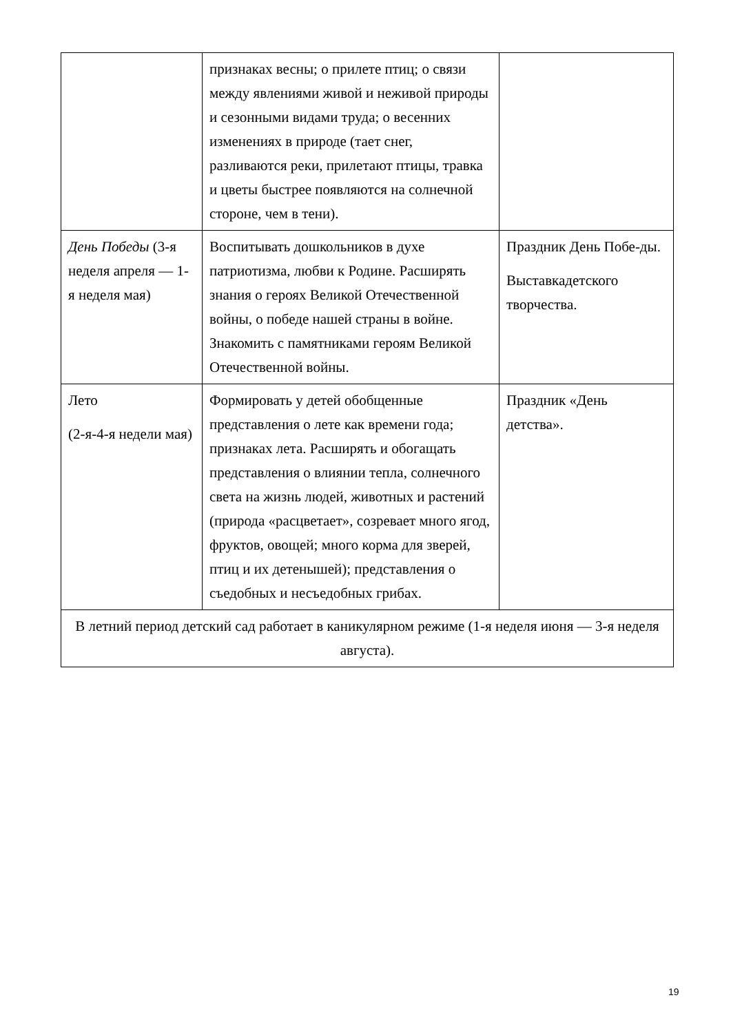| | признаках весны; о прилете птиц; о связи между явлениями живой и неживой природы и сезонными видами труда; о весенних изменениях в природе (тает снег, разливаются реки, прилетают птицы, травка и цветы быстрее появляются на солнечной стороне, чем в тени). | |
| День Победы (3-я неделя апреля — 1-я неделя мая) | Воспитывать дошкольников в духе патриотизма, любви к Родине. Расширять знания о героях Великой Отечественной войны, о победе нашей страны в войне. Знакомить с памятниками героям Великой Отечественной войны. | Праздник День Побе-ды. Выставкадетского творчества. |
| Лето (2-я-4-я недели мая) | Формировать у детей обобщенные представления о лете как времени года; признаках лета. Расширять и обогащать представления о влиянии тепла, солнечного света на жизнь людей, животных и растений (природа «расцветает», созревает много ягод, фруктов, овощей; много корма для зверей, птиц и их детенышей); представления о съедобных и несъедобных грибах. | Праздник «День детства». |
| В летний период детский сад работает в каникулярном режиме (1-я неделя июня — 3-я неделя августа). | | |
19